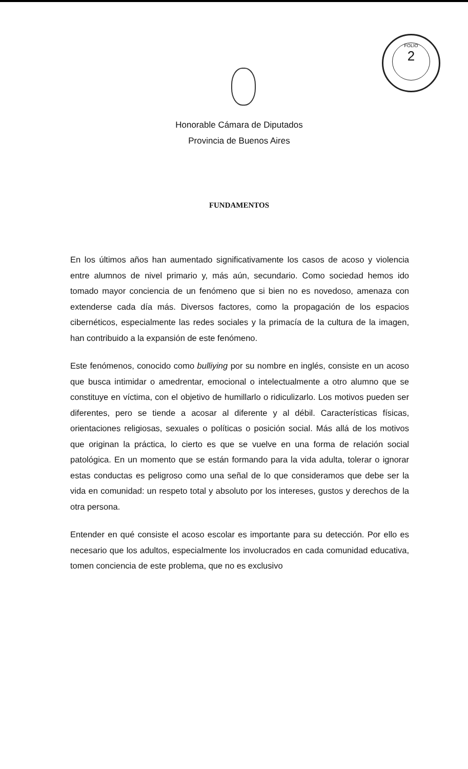FOLIO
2
Honorable Cámara de Diputados
Provincia de Buenos Aires
FUNDAMENTOS
En los últimos años han aumentado significativamente los casos de acoso y violencia entre alumnos de nivel primario y, más aún, secundario. Como sociedad hemos ido tomado mayor conciencia de un fenómeno que si bien no es novedoso, amenaza con extenderse cada día más. Diversos factores, como la propagación de los espacios cibernéticos, especialmente las redes sociales y la primacía de la cultura de la imagen, han contribuido a la expansión de este fenómeno.
Este fenómenos, conocido como bulliying por su nombre en inglés, consiste en un acoso que busca intimidar o amedrentar, emocional o intelectualmente a otro alumno que se constituye en víctima, con el objetivo de humillarlo o ridiculizarlo. Los motivos pueden ser diferentes, pero se tiende a acosar al diferente y al débil. Características físicas, orientaciones religiosas, sexuales o políticas o posición social. Más allá de los motivos que originan la práctica, lo cierto es que se vuelve en una forma de relación social patológica. En un momento que se están formando para la vida adulta, tolerar o ignorar estas conductas es peligroso como una señal de lo que consideramos que debe ser la vida en comunidad: un respeto total y absoluto por los intereses, gustos y derechos de la otra persona.
Entender en qué consiste el acoso escolar es importante para su detección. Por ello es necesario que los adultos, especialmente los involucrados en cada comunidad educativa, tomen conciencia de este problema, que no es exclusivo